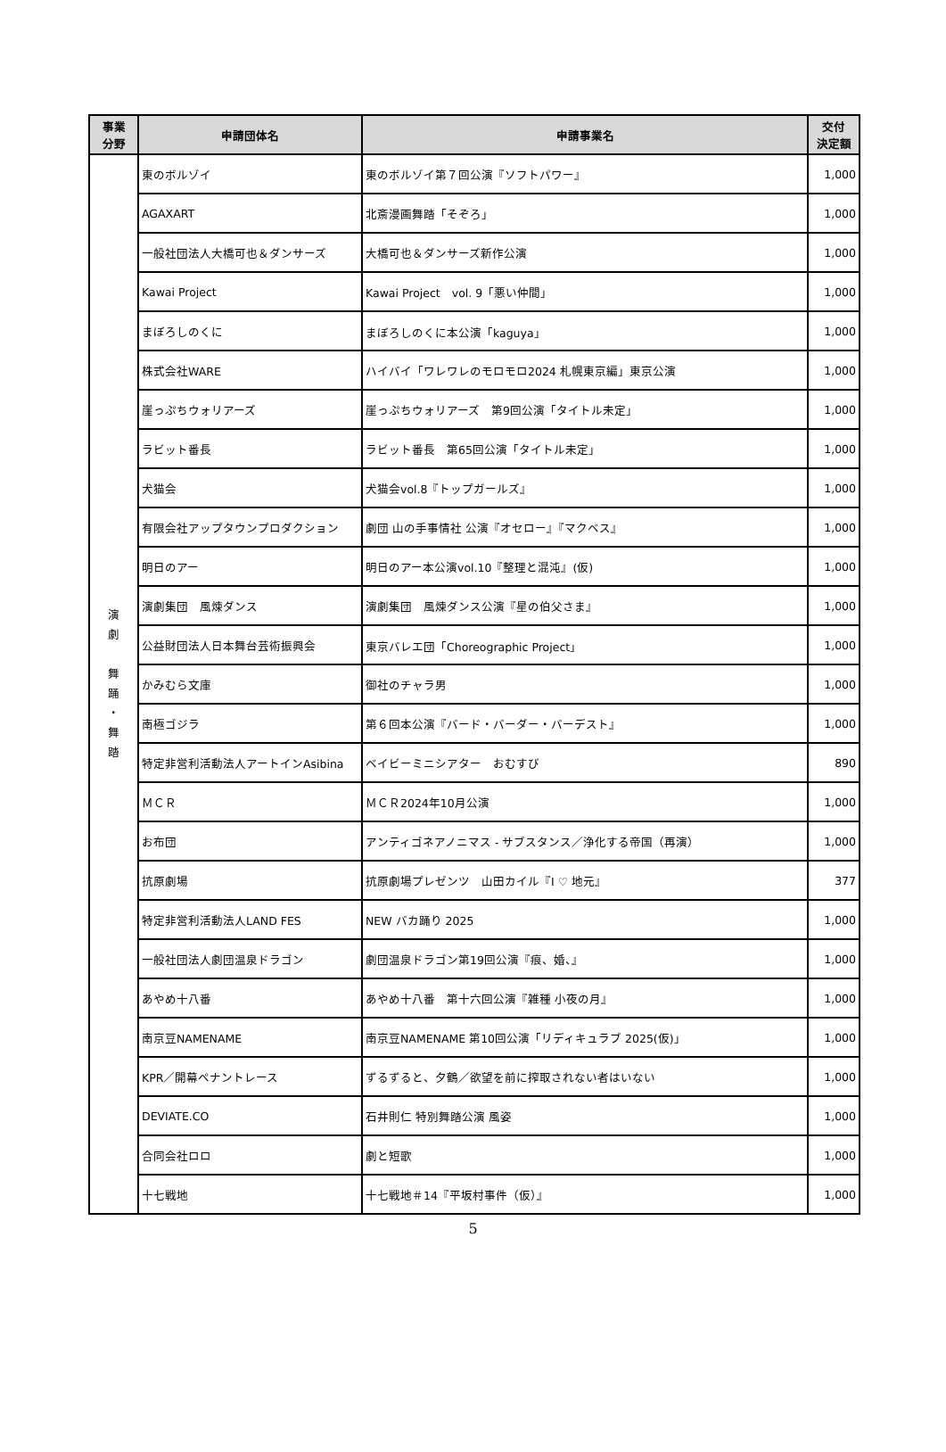| 事業 分野 | 申請団体名 | 申請事業名 | 交付 決定額 |
| --- | --- | --- | --- |
| 演 劇 舞 踊 ・ 舞 踏 | 東のボルゾイ | 東のボルゾイ第７回公演『ソフトパワー』 | 1,000 |
| | AGAXART | 北斎漫画舞踏「そぞろ」 | 1,000 |
| | 一般社団法人大橋可也＆ダンサーズ | 大橋可也＆ダンサーズ新作公演 | 1,000 |
| | Kawai Project | Kawai Project vol. 9「悪い仲間」 | 1,000 |
| | まぼろしのくに | まぼろしのくに本公演「kaguya」 | 1,000 |
| | 株式会社WARE | ハイバイ「ワレワレのモロモロ2024 札幌東京編」東京公演 | 1,000 |
| | 崖っぷちウォリアーズ | 崖っぷちウォリアーズ 第9回公演「タイトル未定」 | 1,000 |
| | ラビット番長 | ラビット番長 第65回公演「タイトル未定」 | 1,000 |
| | 犬猫会 | 犬猫会vol.8『トップガールズ』 | 1,000 |
| | 有限会社アップタウンプロダクション | 劇団 山の手事情社 公演『オセロー』『マクベス』 | 1,000 |
| | 明日のアー | 明日のアー本公演vol.10『整理と混沌』(仮) | 1,000 |
| | 演劇集団 風煉ダンス | 演劇集団 風煉ダンス公演『星の伯父さま』 | 1,000 |
| | 公益財団法人日本舞台芸術振興会 | 東京バレエ団「Choreographic Project」 | 1,000 |
| | かみむら文庫 | 御社のチャラ男 | 1,000 |
| | 南極ゴジラ | 第６回本公演『バード・バーダー・バーデスト』 | 1,000 |
| | 特定非営利活動法人アートインAsibina | ベイビーミニシアター おむすび | 890 |
| | ＭＣＲ | ＭＣＲ2024年10月公演 | 1,000 |
| | お布団 | アンティゴネアノニマス - サブスタンス／浄化する帝国（再演） | 1,000 |
| | 抗原劇場 | 抗原劇場プレゼンツ 山田カイル『I ♡ 地元』 | 377 |
| | 特定非営利活動法人LAND FES | NEW バカ踊り 2025 | 1,000 |
| | 一般社団法人劇団温泉ドラゴン | 劇団温泉ドラゴン第19回公演『痕、婚、』 | 1,000 |
| | あやめ十八番 | あやめ十八番 第十六回公演『雑種 小夜の月』 | 1,000 |
| | 南京豆NAMENAME | 南京豆NAMENAME 第10回公演「リディキュラブ 2025(仮)」 | 1,000 |
| | KPR／開幕ペナントレース | ずるずると、夕鶴／欲望を前に搾取されない者はいない | 1,000 |
| | DEVIATE.CO | 石井則仁 特別舞踏公演 風姿 | 1,000 |
| | 合同会社ロロ | 劇と短歌 | 1,000 |
| | 十七戦地 | 十七戦地＃14『平坂村事件（仮）』 | 1,000 |
5